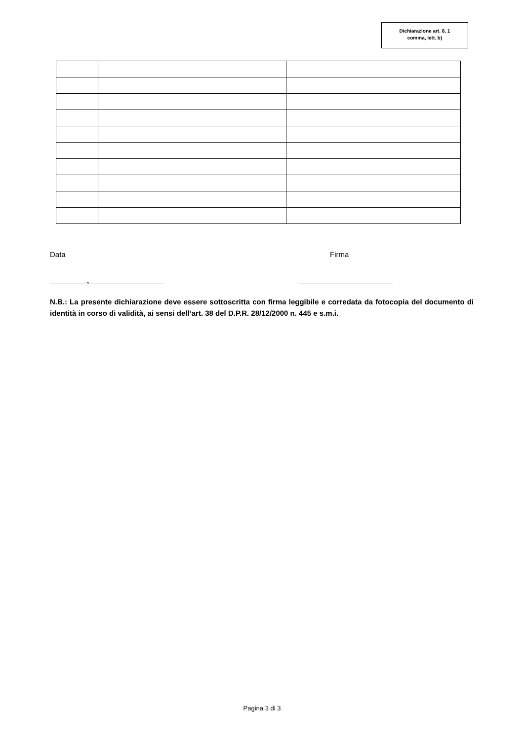Dichiarazione art. 8, 1
comma, lett. b)
Data Firma
_________,__________________ _______________________
N.B.: La presente dichiarazione deve essere sottoscritta con firma leggibile e corredata da fotocopia del documento di identità in corso di validità, ai sensi dell’art. 38 del D.P.R. 28/12/2000 n. 445 e s.m.i.
Pagina 3 di 3